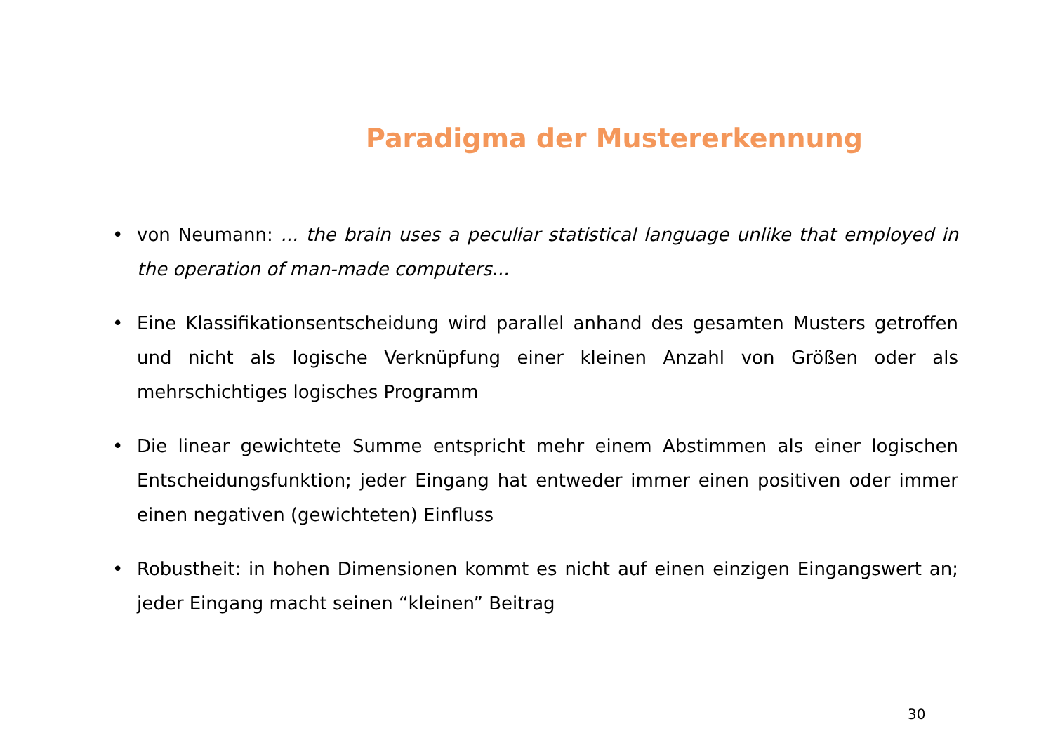Paradigma der Mustererkennung
• von Neumann: ... the brain uses a peculiar statistical language unlike that employed in the operation of man-made computers...
• Eine Klassifikationsentscheidung wird parallel anhand des gesamten Musters getroffen und nicht als logische Verknüpfung einer kleinen Anzahl von Größen oder als mehrschichtiges logisches Programm
• Die linear gewichtete Summe entspricht mehr einem Abstimmen als einer logischen Entscheidungsfunktion; jeder Eingang hat entweder immer einen positiven oder immer einen negativen (gewichteten) Einfluss
• Robustheit: in hohen Dimensionen kommt es nicht auf einen einzigen Eingangswert an; jeder Eingang macht seinen “kleinen” Beitrag
30